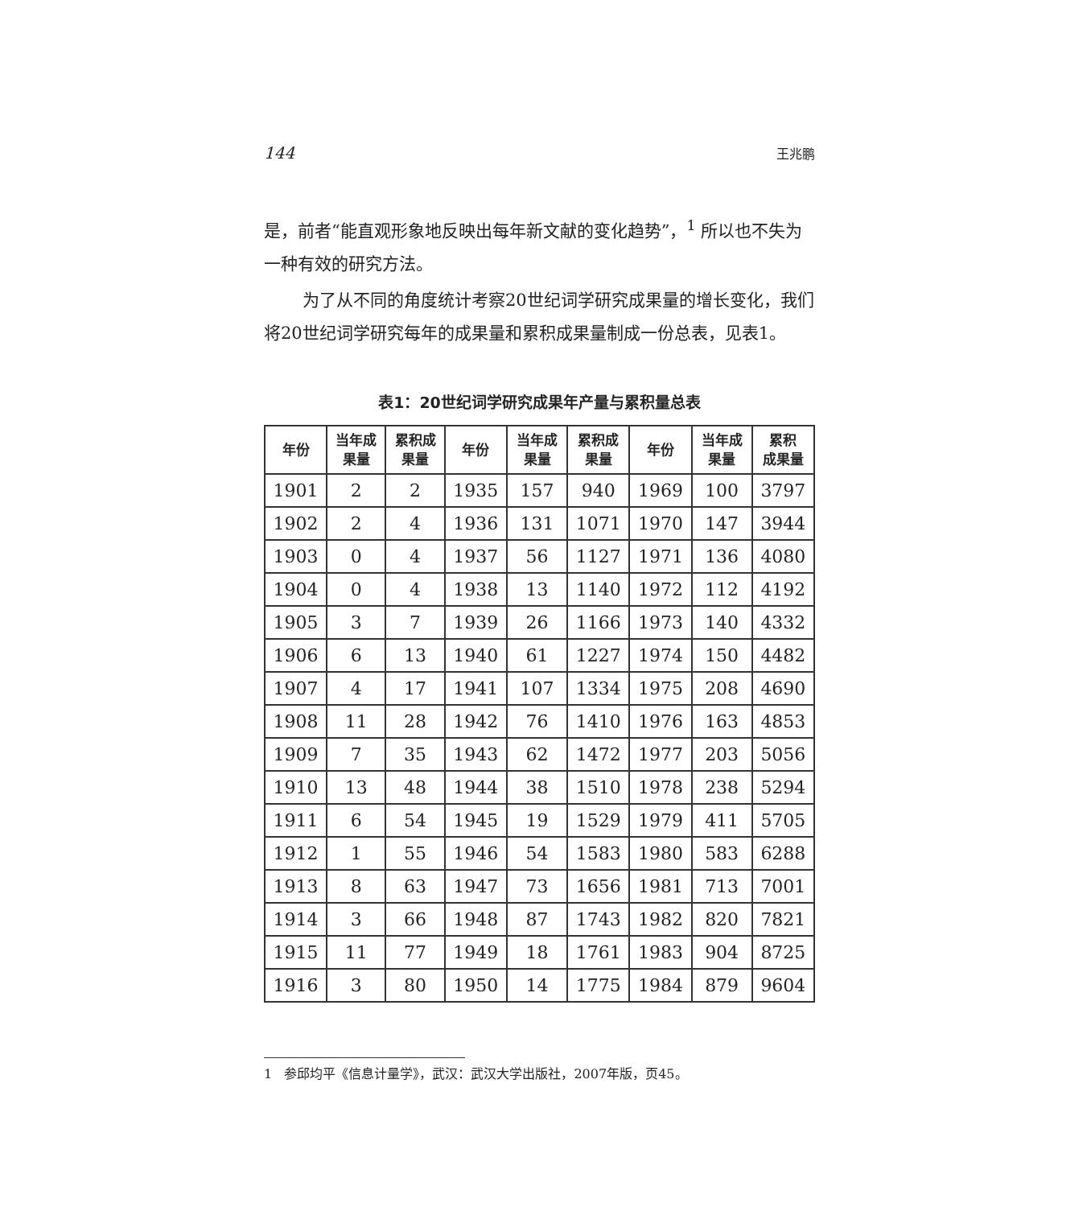144 王兆鹏
是，前者“能直观形象地反映出每年新文献的变化趋势”，<sup>1</sup> 所以也不失为一种有效的研究方法。
为了从不同的角度统计考察20世纪词学研究成果量的增长变化，我们将20世纪词学研究每年的成果量和累积成果量制成一份总表，见表1。
表1：20世纪词学研究成果年产量与累积量总表
| 年份 | 当年成 果量 | 累积成 果量 | 年份 | 当年成 果量 | 累积成 果量 | 年份 | 当年成 果量 | 累积 成果量 |
| --- | --- | --- | --- | --- | --- | --- | --- | --- |
| 1901 | 2 | 2 | 1935 | 157 | 940 | 1969 | 100 | 3797 |
| 1902 | 2 | 4 | 1936 | 131 | 1071 | 1970 | 147 | 3944 |
| 1903 | 0 | 4 | 1937 | 56 | 1127 | 1971 | 136 | 4080 |
| 1904 | 0 | 4 | 1938 | 13 | 1140 | 1972 | 112 | 4192 |
| 1905 | 3 | 7 | 1939 | 26 | 1166 | 1973 | 140 | 4332 |
| 1906 | 6 | 13 | 1940 | 61 | 1227 | 1974 | 150 | 4482 |
| 1907 | 4 | 17 | 1941 | 107 | 1334 | 1975 | 208 | 4690 |
| 1908 | 11 | 28 | 1942 | 76 | 1410 | 1976 | 163 | 4853 |
| 1909 | 7 | 35 | 1943 | 62 | 1472 | 1977 | 203 | 5056 |
| 1910 | 13 | 48 | 1944 | 38 | 1510 | 1978 | 238 | 5294 |
| 1911 | 6 | 54 | 1945 | 19 | 1529 | 1979 | 411 | 5705 |
| 1912 | 1 | 55 | 1946 | 54 | 1583 | 1980 | 583 | 6288 |
| 1913 | 8 | 63 | 1947 | 73 | 1656 | 1981 | 713 | 7001 |
| 1914 | 3 | 66 | 1948 | 87 | 1743 | 1982 | 820 | 7821 |
| 1915 | 11 | 77 | 1949 | 18 | 1761 | 1983 | 904 | 8725 |
| 1916 | 3 | 80 | 1950 | 14 | 1775 | 1984 | 879 | 9604 |
1 参邱均平《信息计量学》，武汉：武汉大学出版社，2007年版，页45。